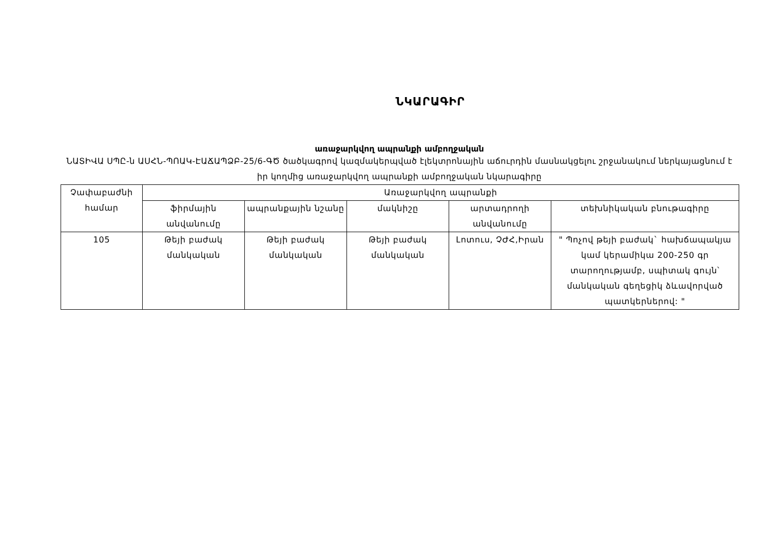ՆԿԱՐԱԳԻՐ
առաջարկվող ապրանքի ամբողջական
ՆԱՏԻՎԱ ՍՊԸ-ն ԱՍՀՆ-ՊՈԱԿ-ԷԱՃԱՊՁԲ-25/6-ԳԾ ծածկագրով կազմակերպված էլեկտրոնային աճուրդին մասնակցելու շրջանակում ներկայացնում է իր կողմից առաջարկվող ապրանքի ամբողջական նկարագիրը
| Չափաբաժնի համար | Առաջարկվող ապրանքի | | | | |
| --- | --- | --- | --- | --- | --- |
| | ֆիրմային անվանումը | ապրանքային նշանը | մակնիշը | արտադրողի անվանումը | տեխնիկական բնութագիրը |
| 105 | Թեյի բաժակ մանկական | Թեյի բաժակ մանկական | Թեյի բաժակ մանկական | Լոտուս, ՉԺՀ,Իրան | " Պոչով թեյի բաժակ` հախճապակյա կամ կերամիկա 200-250 գր տարողությամբ, սպիտակ գույն՝ մանկական գեղեցիկ ձևավորված պատկերներով: " |